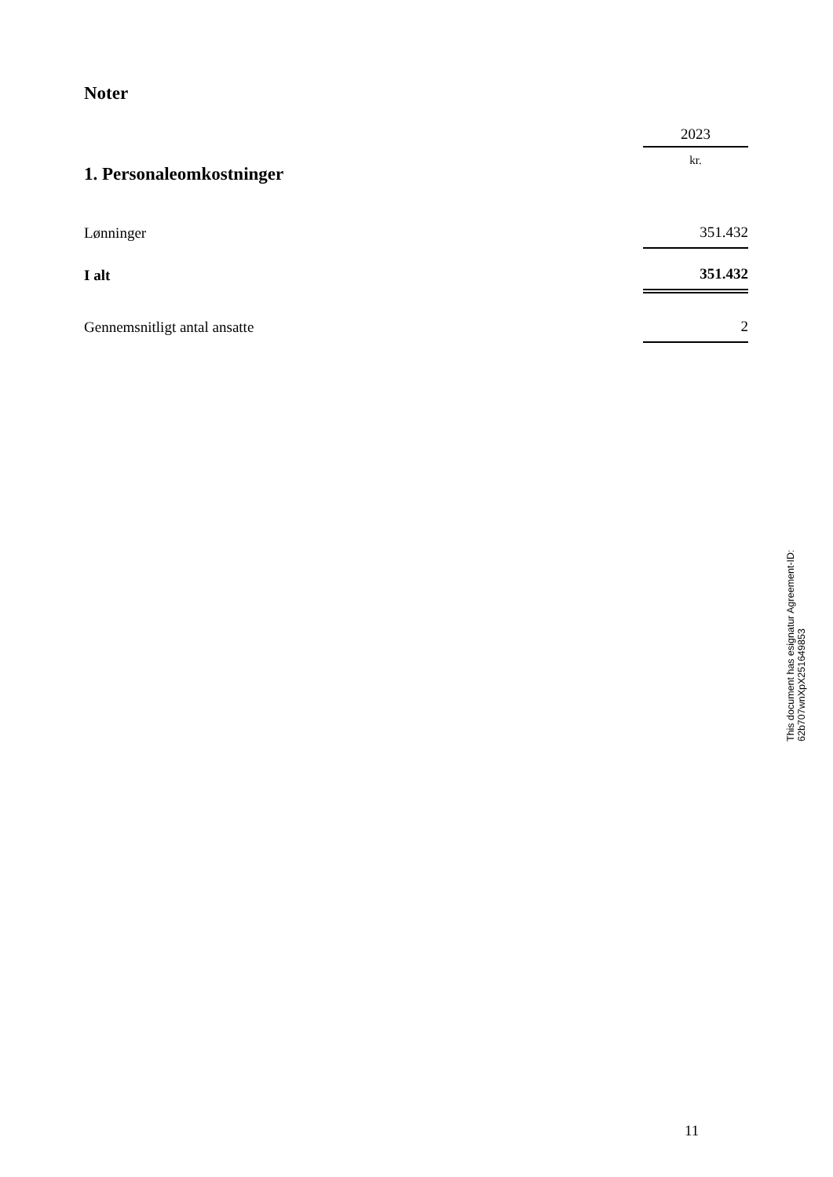Noter
| | 2023 |
| 1. Personaleomkostninger | kr. |
| Lønninger | 351.432 |
| I alt | 351.432 |
| Gennemsnitligt antal ansatte | 2 |
11
This document has esignatur Agreement-ID: 62b707wnXpX251649853